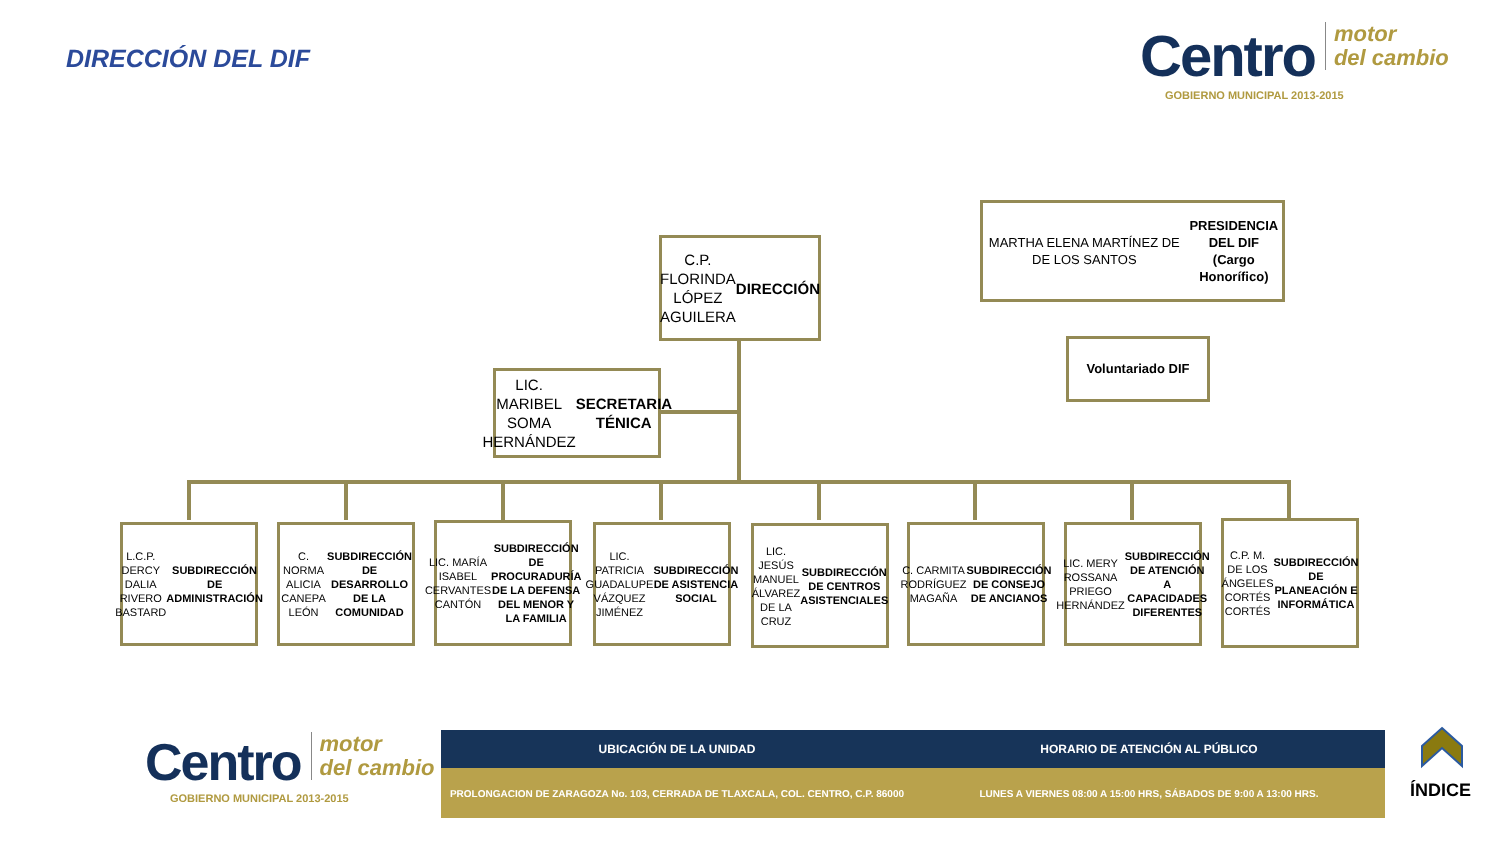DIRECCIÓN DEL DIF
Centro motor
del cambio
GOBIERNO MUNICIPAL 2013-2015
C.P. FLORINDA LÓPEZ AGUILERA
DIRECCIÓN
MARTHA ELENA MARTÍNEZ DE DE LOS SANTOS
PRESIDENCIA DEL DIF
(Cargo Honorífico)
Voluntariado DIF
LIC. MARIBEL SOMA HERNÁNDEZ
SECRETARIA TÉNICA
L.C.P. DERCY DALIA RIVERO BASTARD
SUBDIRECCIÓN DE ADMINISTRACIÓN
C. NORMA ALICIA CANEPA LEÓN
SUBDIRECCIÓN DE DESARROLLO DE LA COMUNIDAD
LIC. MARÍA ISABEL CERVANTES CANTÓN
SUBDIRECCIÓN DE PROCURADURÍA DE LA DEFENSA DEL MENOR Y LA FAMILIA
LIC. PATRICIA GUADALUPE VÁZQUEZ JIMÉNEZ
SUBDIRECCIÓN DE ASISTENCIA SOCIAL
LIC. JESÚS MANUEL ÁLVAREZ DE LA CRUZ
SUBDIRECCIÓN DE CENTROS ASISTENCIALES
C. CARMITA RODRÍGUEZ MAGAÑA
SUBDIRECCIÓN DE CONSEJO DE ANCIANOS
LIC. MERY ROSSANA PRIEGO HERNÁNDEZ
SUBDIRECCIÓN DE ATENCIÓN A CAPACIDADES DIFERENTES
C.P. M. DE LOS ÁNGELES CORTÉS CORTÉS
SUBDIRECCIÓN DE PLANEACIÓN E INFORMÁTICA
Centro motor
del cambio
GOBIERNO MUNICIPAL 2013-2015
UBICACIÓN DE LA UNIDAD HORARIO DE ATENCIÓN AL PÚBLICO
PROLONGACION DE ZARAGOZA No. 103, CERRADA DE TLAXCALA, COL. CENTRO, C.P. 86000
LUNES A VIERNES 08:00 A 15:00 HRS, SÁBADOS DE 9:00 A 13:00 HRS.
ÍNDICE